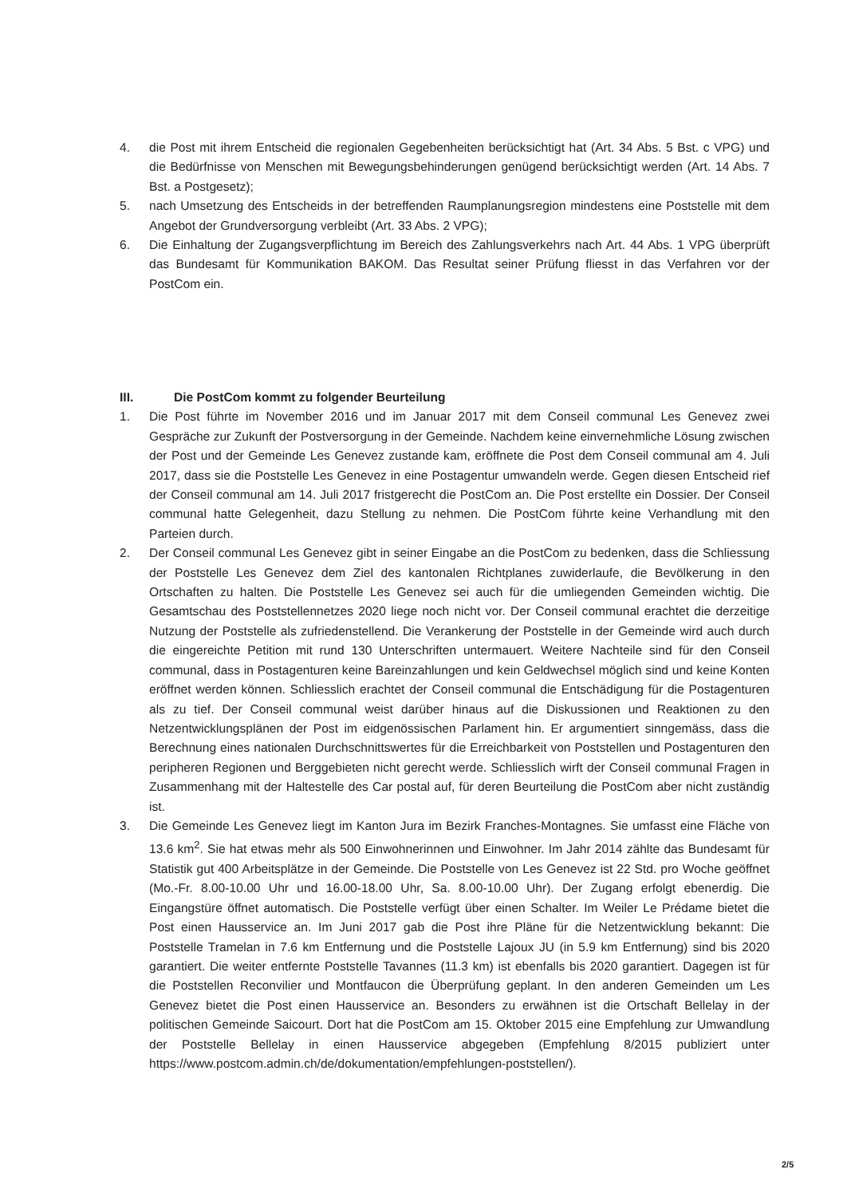4. die Post mit ihrem Entscheid die regionalen Gegebenheiten berücksichtigt hat (Art. 34 Abs. 5 Bst. c VPG) und die Bedürfnisse von Menschen mit Bewegungsbehinderungen genügend berücksichtigt werden (Art. 14 Abs. 7 Bst. a Postgesetz);
5. nach Umsetzung des Entscheids in der betreffenden Raumplanungsregion mindestens eine Poststelle mit dem Angebot der Grundversorgung verbleibt (Art. 33 Abs. 2 VPG);
6. Die Einhaltung der Zugangsverpflichtung im Bereich des Zahlungsverkehrs nach Art. 44 Abs. 1 VPG überprüft das Bundesamt für Kommunikation BAKOM. Das Resultat seiner Prüfung fliesst in das Verfahren vor der PostCom ein.
III. Die PostCom kommt zu folgender Beurteilung
1. Die Post führte im November 2016 und im Januar 2017 mit dem Conseil communal Les Genevez zwei Gespräche zur Zukunft der Postversorgung in der Gemeinde. Nachdem keine einvernehmliche Lösung zwischen der Post und der Gemeinde Les Genevez zustande kam, eröffnete die Post dem Conseil communal am 4. Juli 2017, dass sie die Poststelle Les Genevez in eine Postagentur umwandeln werde. Gegen diesen Entscheid rief der Conseil communal am 14. Juli 2017 fristgerecht die PostCom an. Die Post erstellte ein Dossier. Der Conseil communal hatte Gelegenheit, dazu Stellung zu nehmen. Die PostCom führte keine Verhandlung mit den Parteien durch.
2. Der Conseil communal Les Genevez gibt in seiner Eingabe an die PostCom zu bedenken, dass die Schliessung der Poststelle Les Genevez dem Ziel des kantonalen Richtplanes zuwiderlaufe, die Bevölkerung in den Ortschaften zu halten. Die Poststelle Les Genevez sei auch für die umliegenden Gemeinden wichtig. Die Gesamtschau des Poststellennetzes 2020 liege noch nicht vor. Der Conseil communal erachtet die derzeitige Nutzung der Poststelle als zufriedenstellend. Die Verankerung der Poststelle in der Gemeinde wird auch durch die eingereichte Petition mit rund 130 Unterschriften untermauert. Weitere Nachteile sind für den Conseil communal, dass in Postagenturen keine Bareinzahlungen und kein Geldwechsel möglich sind und keine Konten eröffnet werden können. Schliesslich erachtet der Conseil communal die Entschädigung für die Postagenturen als zu tief. Der Conseil communal weist darüber hinaus auf die Diskussionen und Reaktionen zu den Netzentwicklungsplänen der Post im eidgenössischen Parlament hin. Er argumentiert sinngemäss, dass die Berechnung eines nationalen Durchschnittswertes für die Erreichbarkeit von Poststellen und Postagenturen den peripheren Regionen und Berggebieten nicht gerecht werde. Schliesslich wirft der Conseil communal Fragen in Zusammenhang mit der Haltestelle des Car postal auf, für deren Beurteilung die PostCom aber nicht zuständig ist.
3. Die Gemeinde Les Genevez liegt im Kanton Jura im Bezirk Franches-Montagnes. Sie umfasst eine Fläche von 13.6 km<sup>2</sup>. Sie hat etwas mehr als 500 Einwohnerinnen und Einwohner. Im Jahr 2014 zählte das Bundesamt für Statistik gut 400 Arbeitsplätze in der Gemeinde. Die Poststelle von Les Genevez ist 22 Std. pro Woche geöffnet (Mo.-Fr. 8.00-10.00 Uhr und 16.00-18.00 Uhr, Sa. 8.00-10.00 Uhr). Der Zugang erfolgt ebenerdig. Die Eingangstüre öffnet automatisch. Die Poststelle verfügt über einen Schalter. Im Weiler Le Prédame bietet die Post einen Hausservice an. Im Juni 2017 gab die Post ihre Pläne für die Netzentwicklung bekannt: Die Poststelle Tramelan in 7.6 km Entfernung und die Poststelle Lajoux JU (in 5.9 km Entfernung) sind bis 2020 garantiert. Die weiter entfernte Poststelle Tavannes (11.3 km) ist ebenfalls bis 2020 garantiert. Dagegen ist für die Poststellen Reconvilier und Montfaucon die Überprüfung geplant. In den anderen Gemeinden um Les Genevez bietet die Post einen Hausservice an. Besonders zu erwähnen ist die Ortschaft Bellelay in der politischen Gemeinde Saicourt. Dort hat die PostCom am 15. Oktober 2015 eine Empfehlung zur Umwandlung der Poststelle Bellelay in einen Hausservice abgegeben (Empfehlung 8/2015 publiziert unter https://www.postcom.admin.ch/de/dokumentation/empfehlungen-poststellen/).
2/5